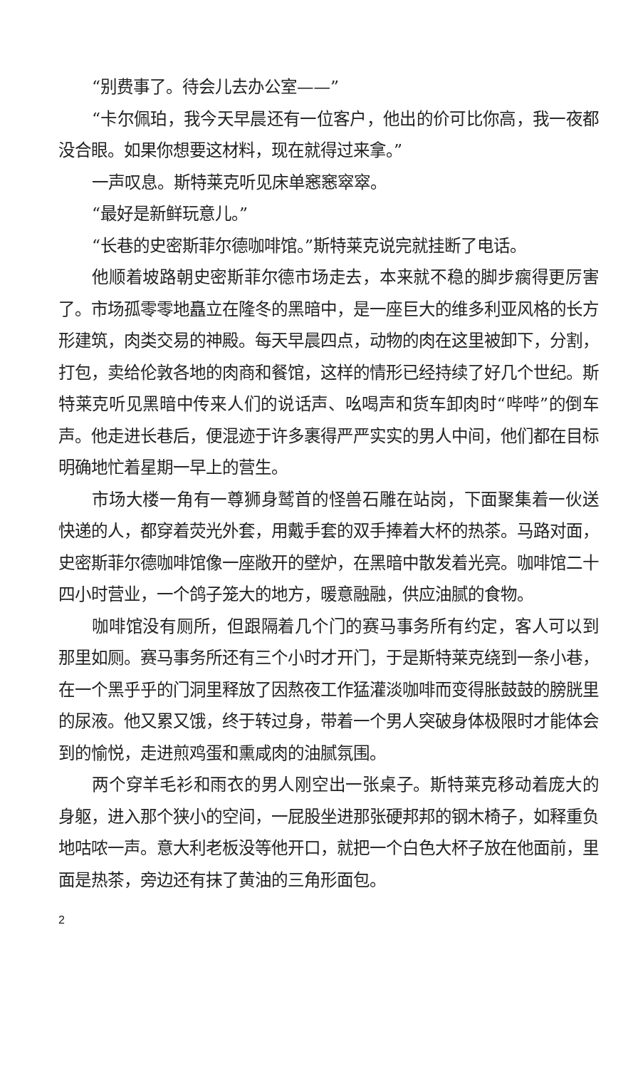“别费事了。待会儿去办公室——”
“卡尔佩珀，我今天早晨还有一位客户，他出的价可比你高，我一夜都没合眼。如果你想要这材料，现在就得过来拿。”
一声叹息。斯特莱克听见床单窸窸窣窣。
“最好是新鲜玩意儿。”
“长巷的史密斯菲尔德咖啡馆。”斯特莱克说完就挂断了电话。
他顺着坡路朝史密斯菲尔德市场走去，本来就不稳的脚步瘸得更厉害了。市场孤零零地矗立在隆冬的黑暗中，是一座巨大的维多利亚风格的长方形建筑，肉类交易的神殿。每天早晨四点，动物的肉在这里被卸下，分割，打包，卖给伦敦各地的肉商和餐馆，这样的情形已经持续了好几个世纪。斯特莱克听见黑暗中传来人们的说话声、吆喝声和货车卸肉时“哔哔”的倒车声。他走进长巷后，便混迹于许多裹得严严实实的男人中间，他们都在目标明确地忙着星期一早上的营生。
市场大楼一角有一尊狮身鹫首的怪兽石雕在站岗，下面聚集着一伙送快递的人，都穿着荧光外套，用戴手套的双手捧着大杯的热茶。马路对面，史密斯菲尔德咖啡馆像一座敞开的壁炉，在黑暗中散发着光亮。咖啡馆二十四小时营业，一个鸽子笼大的地方，暖意融融，供应油腻的食物。
咖啡馆没有厕所，但跟隔着几个门的赛马事务所有约定，客人可以到那里如厕。赛马事务所还有三个小时才开门，于是斯特莱克绕到一条小巷，在一个黑乎乎的门洞里释放了因熬夜工作猛灌淡咖啡而变得胀鼓鼓的膀胱里的尿液。他又累又饿，终于转过身，带着一个男人突破身体极限时才能体会到的愉悦，走进煎鸡蛋和熏咸肉的油腻氛围。
两个穿羊毛衫和雨衣的男人刚空出一张桌子。斯特莱克移动着庞大的身躯，进入那个狭小的空间，一屁股坐进那张硬邦邦的钢木椅子，如释重负地咕哝一声。意大利老板没等他开口，就把一个白色大杯子放在他面前，里面是热茶，旁边还有抹了黄油的三角形面包。
2